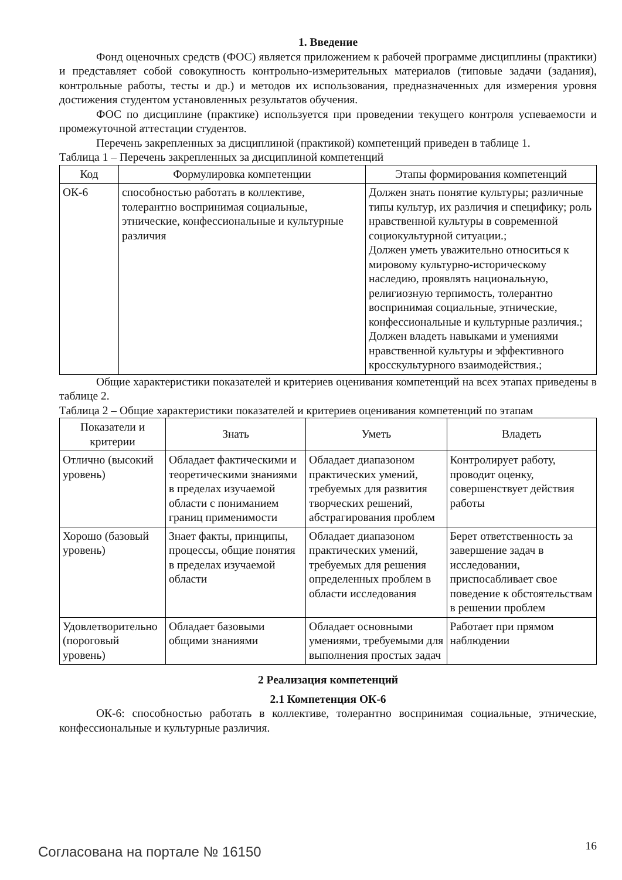1. Введение
Фонд оценочных средств (ФОС) является приложением к рабочей программе дисциплины (практики) и представляет собой совокупность контрольно-измерительных материалов (типовые задачи (задания), контрольные работы, тесты и др.) и методов их использования, предназначенных для измерения уровня достижения студентом установленных результатов обучения.
ФОС по дисциплине (практике) используется при проведении текущего контроля успеваемости и промежуточной аттестации студентов.
Перечень закрепленных за дисциплиной (практикой) компетенций приведен в таблице 1.
Таблица 1 – Перечень закрепленных за дисциплиной компетенций
| Код | Формулировка компетенции | Этапы формирования компетенций |
| --- | --- | --- |
| ОК-6 | способностью работать в коллективе, толерантно воспринимая социальные, этнические, конфессиональные и культурные различия | Должен знать понятие культуры; различные типы культур, их различия и специфику; роль нравственной культуры в современной социокультурной ситуации.; Должен уметь уважительно относиться к мировому культурно-историческому наследию, проявлять национальную, религиозную терпимость, толерантно воспринимая социальные, этнические, конфессиональные и культурные различия.; Должен владеть навыками и умениями нравственной культуры и эффективного кросскультурного взаимодействия.; |
Общие характеристики показателей и критериев оценивания компетенций на всех этапах приведены в таблице 2.
Таблица 2 – Общие характеристики показателей и критериев оценивания компетенций по этапам
| Показатели и критерии | Знать | Уметь | Владеть |
| --- | --- | --- | --- |
| Отлично (высокий уровень) | Обладает фактическими и теоретическими знаниями в пределах изучаемой области с пониманием границ применимости | Обладает диапазоном практических умений, требуемых для развития творческих решений, абстрагирования проблем | Контролирует работу, проводит оценку, совершенствует действия работы |
| Хорошо (базовый уровень) | Знает факты, принципы, процессы, общие понятия в пределах изучаемой области | Обладает диапазоном практических умений, требуемых для решения определенных проблем в области исследования | Берет ответственность за завершение задач в исследовании, приспосабливает свое поведение к обстоятельствам в решении проблем |
| Удовлетворительно (пороговый уровень) | Обладает базовыми общими знаниями | Обладает основными умениями, требуемыми для выполнения простых задач | Работает при прямом наблюдении |
2 Реализация компетенций
2.1 Компетенция ОК-6
ОК-6: способностью работать в коллективе, толерантно воспринимая социальные, этнические, конфессиональные и культурные различия.
Согласована на портале № 16150 16